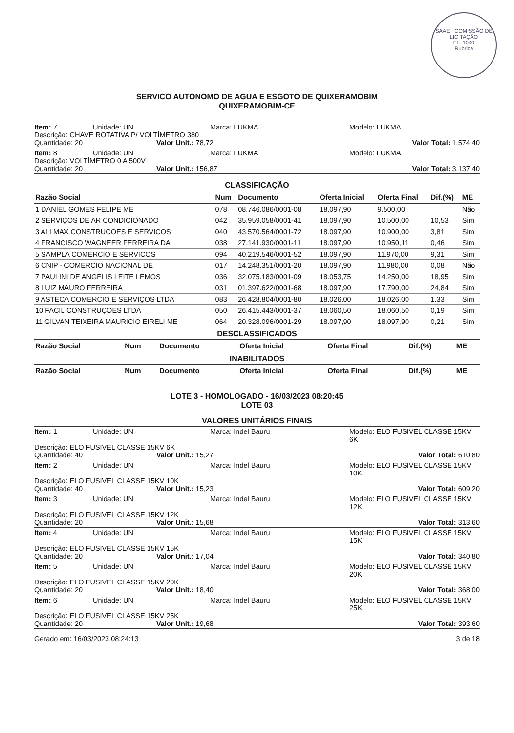SAAE · COMISSÃO DE LICITAÇÃO
FL. 1040
Rubrica
SERVICO AUTONOMO DE AGUA E ESGOTO DE QUIXERAMOBIM
QUIXERAMOBIM-CE
Item: 7 Unidade: UN Marca: LUKMA Modelo: LUKMA
Descrição: CHAVE ROTATIVA P/ VOLTÍMETRO 380
Quantidade: 20 Valor Unit.: 78,72 Valor Total: 1.574,40
Item: 8 Unidade: UN Marca: LUKMA Modelo: LUKMA
Descrição: VOLTÍMETRO 0 A 500V
Quantidade: 20 Valor Unit.: 156,87 Valor Total: 3.137,40
CLASSIFICAÇÃO
| Razão Social | Num | Documento | Oferta Inicial | Oferta Final | Dif.(%) | ME |
| --- | --- | --- | --- | --- | --- | --- |
| 1 DANIEL GOMES FELIPE ME | 078 | 08.746.086/0001-08 | 18.097,90 | 9.500,00 | | Não |
| 2 SERVIÇOS DE AR CONDICIONADO | 042 | 35.959.058/0001-41 | 18.097,90 | 10.500,00 | 10,53 | Sim |
| 3 ALLMAX CONSTRUCOES E SERVICOS | 040 | 43.570.564/0001-72 | 18.097,90 | 10.900,00 | 3,81 | Sim |
| 4 FRANCISCO WAGNEER FERREIRA DA | 038 | 27.141.930/0001-11 | 18.097,90 | 10.950,11 | 0,46 | Sim |
| 5 SAMPLA COMERCIO E SERVICOS | 094 | 40.219.546/0001-52 | 18.097,90 | 11.970,00 | 9,31 | Sim |
| 6 CNIP - COMERCIO NACIONAL DE | 017 | 14.248.351/0001-20 | 18.097,90 | 11.980,00 | 0,08 | Não |
| 7 PAULINI DE ANGELIS LEITE LEMOS | 036 | 32.075.183/0001-09 | 18.053,75 | 14.250,00 | 18,95 | Sim |
| 8 LUIZ MAURO FERREIRA | 031 | 01.397.622/0001-68 | 18.097,90 | 17.790,00 | 24,84 | Sim |
| 9 ASTECA COMERCIO E SERVIÇOS LTDA | 083 | 26.428.804/0001-80 | 18.026,00 | 18.026,00 | 1,33 | Sim |
| 10 FACIL CONSTRUÇOES LTDA | 050 | 26.415.443/0001-37 | 18.060,50 | 18.060,50 | 0,19 | Sim |
| 11 GILVAN TEIXEIRA MAURICIO EIRELI ME | 064 | 20.328.096/0001-29 | 18.097,90 | 18.097,90 | 0,21 | Sim |
DESCLASSIFICADOS
| Razão Social | Num | Documento | Oferta Inicial | Oferta Final | Dif.(%) | ME |
| --- | --- | --- | --- | --- | --- | --- |
INABILITADOS
| Razão Social | Num | Documento | Oferta Inicial | Oferta Final | Dif.(%) | ME |
| --- | --- | --- | --- | --- | --- | --- |
LOTE 3 - HOMOLOGADO - 16/03/2023 08:20:45
LOTE 03
VALORES UNITÁRIOS FINAIS
Item: 1 Unidade: UN Marca: Indel Bauru Modelo: ELO FUSIVEL CLASSE 15KV 6K
Descrição: ELO FUSIVEL CLASSE 15KV 6K
Quantidade: 40 Valor Unit.: 15,27 Valor Total: 610,80
Item: 2 Unidade: UN Marca: Indel Bauru Modelo: ELO FUSIVEL CLASSE 15KV 10K
Descrição: ELO FUSIVEL CLASSE 15KV 10K
Quantidade: 40 Valor Unit.: 15,23 Valor Total: 609,20
Item: 3 Unidade: UN Marca: Indel Bauru Modelo: ELO FUSIVEL CLASSE 15KV 12K
Descrição: ELO FUSIVEL CLASSE 15KV 12K
Quantidade: 20 Valor Unit.: 15,68 Valor Total: 313,60
Item: 4 Unidade: UN Marca: Indel Bauru Modelo: ELO FUSIVEL CLASSE 15KV 15K
Descrição: ELO FUSIVEL CLASSE 15KV 15K
Quantidade: 20 Valor Unit.: 17,04 Valor Total: 340,80
Item: 5 Unidade: UN Marca: Indel Bauru Modelo: ELO FUSIVEL CLASSE 15KV 20K
Descrição: ELO FUSIVEL CLASSE 15KV 20K
Quantidade: 20 Valor Unit.: 18,40 Valor Total: 368,00
Item: 6 Unidade: UN Marca: Indel Bauru Modelo: ELO FUSIVEL CLASSE 15KV 25K
Descrição: ELO FUSIVEL CLASSE 15KV 25K
Quantidade: 20 Valor Unit.: 19,68 Valor Total: 393,60
Gerado em: 16/03/2023 08:24:13 3 de 18